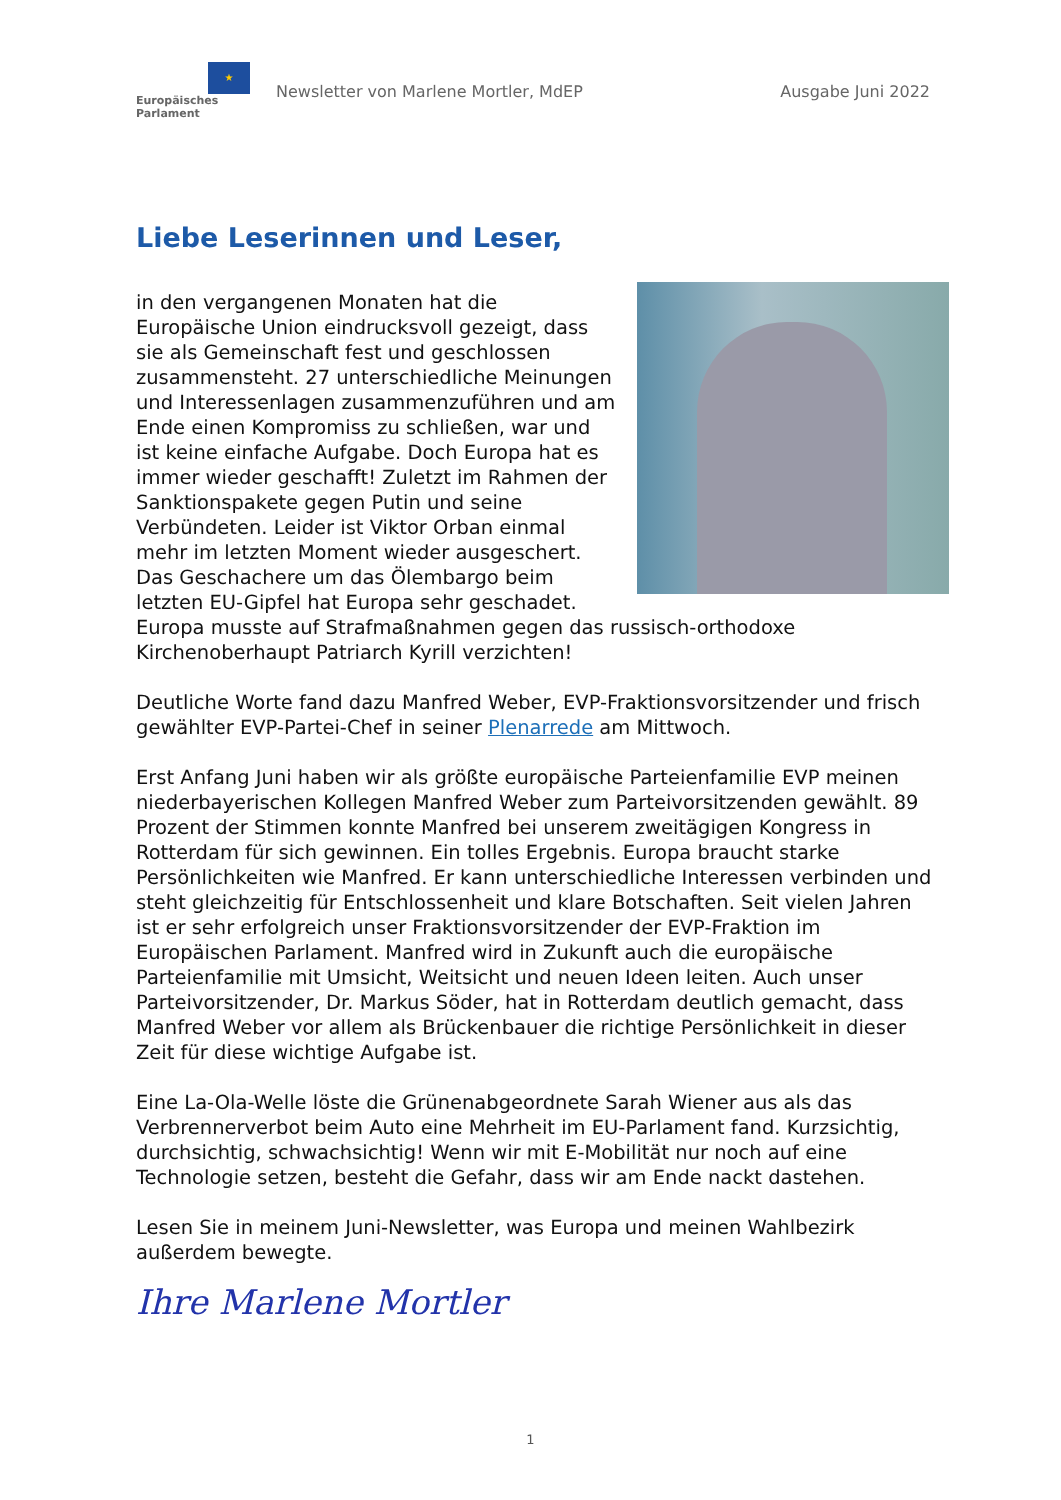★
Europäisches Parlament
Newsletter von Marlene Mortler, MdEP
Ausgabe Juni 2022
Liebe Leserinnen und Leser,
in den vergangenen Monaten hat die Europäische Union eindrucksvoll gezeigt, dass sie als Gemeinschaft fest und geschlossen zusammensteht. 27 unterschiedliche Meinungen und Interessenlagen zusammenzuführen und am Ende einen Kompromiss zu schließen, war und ist keine einfache Aufgabe. Doch Europa hat es immer wieder geschafft! Zuletzt im Rahmen der Sanktionspakete gegen Putin und seine Verbündeten. Leider ist Viktor Orban einmal mehr im letzten Moment wieder ausgeschert. Das Geschachere um das Ölembargo beim letzten EU-Gipfel hat Europa sehr geschadet. Europa musste auf Strafmaßnahmen gegen das russisch-orthodoxe Kirchenoberhaupt Patriarch Kyrill verzichten!
Deutliche Worte fand dazu Manfred Weber, EVP-Fraktionsvorsitzender und frisch gewählter EVP-Partei-Chef in seiner Plenarrede am Mittwoch.
Erst Anfang Juni haben wir als größte europäische Parteienfamilie EVP meinen niederbayerischen Kollegen Manfred Weber zum Parteivorsitzenden gewählt. 89 Prozent der Stimmen konnte Manfred bei unserem zweitägigen Kongress in Rotterdam für sich gewinnen. Ein tolles Ergebnis. Europa braucht starke Persönlichkeiten wie Manfred. Er kann unterschiedliche Interessen verbinden und steht gleichzeitig für Entschlossenheit und klare Botschaften. Seit vielen Jahren ist er sehr erfolgreich unser Fraktionsvorsitzender der EVP-Fraktion im Europäischen Parlament. Manfred wird in Zukunft auch die europäische Parteienfamilie mit Umsicht, Weitsicht und neuen Ideen leiten. Auch unser Parteivorsitzender, Dr. Markus Söder, hat in Rotterdam deutlich gemacht, dass Manfred Weber vor allem als Brückenbauer die richtige Persönlichkeit in dieser Zeit für diese wichtige Aufgabe ist.
Eine La-Ola-Welle löste die Grünenabgeordnete Sarah Wiener aus als das Verbrennerverbot beim Auto eine Mehrheit im EU-Parlament fand. Kurzsichtig, durchsichtig, schwachsichtig! Wenn wir mit E-Mobilität nur noch auf eine Technologie setzen, besteht die Gefahr, dass wir am Ende nackt dastehen.
Lesen Sie in meinem Juni-Newsletter, was Europa und meinen Wahlbezirk außerdem bewegte.
Ihre Marlene Mortler
1